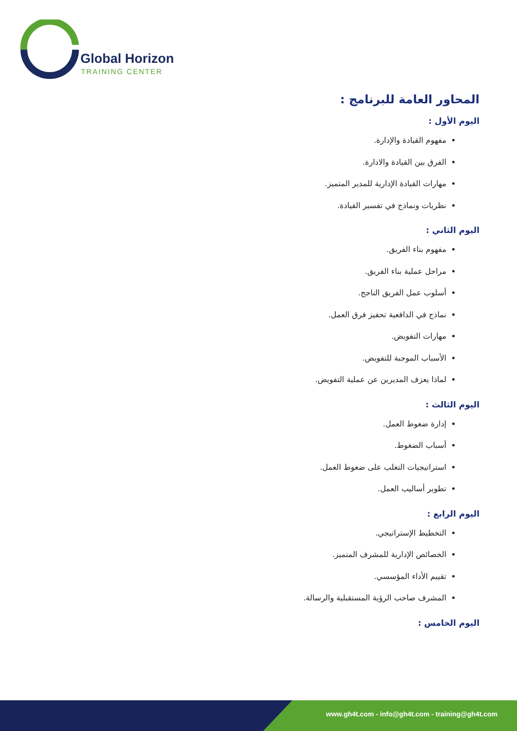Global Horizon
TRAINING CENTER
المحاور العامة للبرنامج :
اليوم الأول :
مفهوم القيادة والإدارة.
الفرق بين القيادة والادارة.
مهارات القيادة الإدارية للمدير المتميز.
نظريات ونماذج في تفسير القيادة.
اليوم الثاني :
مفهوم بناء الفريق.
مراحل عملية بناء الفريق.
أسلوب عمل الفريق الناجح.
نماذج في الدافعية تحفيز فرق العمل.
مهارات التفويض.
الأسباب الموجبة للتفويض.
لماذا يعزف المديرين عن عملية التفويض.
اليوم الثالث :
إدارة ضغوط العمل.
أسباب الضغوط.
استراتيجيات التغلب على ضغوط العمل.
تطوير أساليب العمل.
اليوم الرابع :
التخطيط الإستراتيجي.
الخصائص الإدارية للمشرف المتميز.
تقييم الأداء المؤسسي.
المشرف صاحب الرؤية المستقبلية والرسالة.
اليوم الخامس :
www.gh4t.com - info@gh4t.com - training@gh4t.com